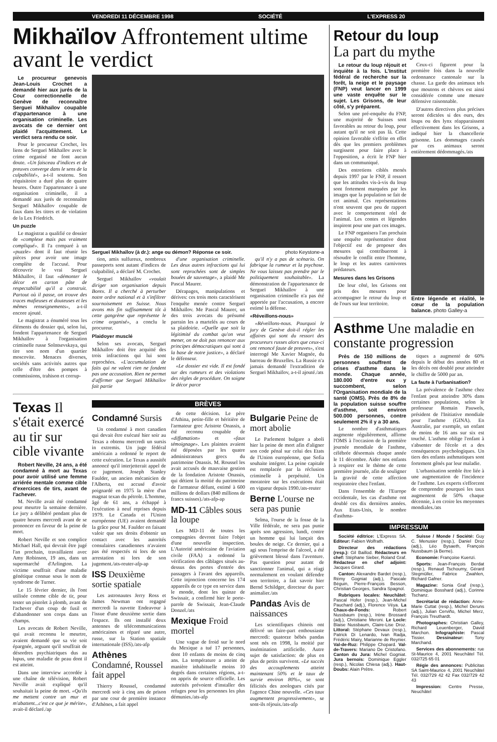VENDREDI 11 DÉCEMBRE 1998 SOCIÉTÉ L'EXPRESS 20
Mikhaïlov Affrontement ultime avant le verdict
Le procureur genevois Jean-Louis Crochet a demandé hier aux jurés de la Cour correctionnelle de Genève de reconnaître Sergueï Mikhaïlov coupable d'appartenance à une organisation criminelle. Les avocats de ce dernier ont plaidé l'acquittement. Le verdict sera rendu ce soir.
Pour le procureur Crochet, les liens de Sergueï Mikhaïlov avec le crime organisé ne font aucun doute. «Un faisceau d'indices et de preuves converge dans le sens de la culpabilité», a-t-il soutenu. Son réquisitoire a duré plus de quatre heures. Outre l'appartenance à une organisation criminelle, il a demandé aux jurés de reconnaître Sergueï Mikhaïlov coupable de faux dans les titres et de violation de la Lex Friedrich.
Un puzzle
Le magistrat a qualifié ce dossier de «complexe mais pas vraiment compliqué». Il l'a comparé à un «puzzle» dont il faut réunir les pièces pour avoir une image complète de l'accusé. Pour découvrir le vrai Sergueï Mikhaïlov, il faut «démonter le décor en carton pâte de respectabilité qu'il a construit. Partout où il passe, on trouve des traces mafieuses et douteuses et les mêmes renseignements», a-t-il encore ajouté.
Le magistrat a énuméré tous les éléments du dossier qui, selon lui, fondent l'appartenance de Sergueï Mikhaïlov à l'organisation criminelle russe Solntsevskaya, qui tire son nom d'un quartier moscovite. Menaces diverses, sociétés sans activités autres que celle d'être des pompes à commissions, trahison et corrup-
Sergueï Mikhaïlov (à dr.): ange ou démon? Réponse ce soir. photo Keystone-a
tion, amis sulfureux, nombreux passeports sont autant d'indices de culpabilité, a déclaré M. Crochet.
Sergueï Mikhaïlov «voulait diriger son organisation depuis Borex. Il a cherché à perturber notre ordre national et à s'infiltrer sournoisement en Suisse. Nous avons mis fin suffisamment tôt à cette gangrène que représente le crime organisé», a conclu le procureur.
Plaidoyer musclé
Selon ses avocats, Sergueï Mikhaïlov doit être acquitté des trois infractions qui lui sont reprochées. «L'accumulation de faits qui ne valent rien ne fondent pas une accusation. Rien ne permet d'affirmer que Sergueï Mikhaïlov fait partie
d'une organisation criminelle. Les deux autres infractions qui lui sont reprochées sont de simples bouées de sauvetage», a plaidé Me Pascal Maurer.
Dérapages, manipulations et dérives: ces trois mots caractérisent l'enquête menée contre Sergueï Mikhaïlov. Me Pascal Maurer, un des trois avocats du présumé parrain les a martelés au cours de sa plaidoirie. «Quelle que soit la légitimité du combat qu'on veut mener, on ne doit pas renoncer aux principes démocratiques qui sont à la base de notre justice», a déclaré le défenseur.
«Le dossier est vide. Il est fondé sur des rumeurs et des violations des règles de procédure. On soigne le décor parce
qu'il n'y a pas de scénario. On fabrique la rumeur et la psychose. Ne vous laissez pas prendre par le politiquement souhaitable». La démonstration de l'appartenance de Sergueï Mikhaïlov à une organisation criminelle n'a pas été apportée par l'accusation, a encore estimé la défense.
«Réveillons-nous»
«Réveillons-nous. Pourquoi le jury de Genève doit-il régler les affaires qui sont du ressort des procureurs russes alors que ceux-ci ont renoncé faute de preuves», s'est interrogé Me Xavier Magnée, du barreau de Bruxelles. La Russie n'a jamais demandé l'extradition de Sergueï Mikhaïlov, a-t-il ajouté./ats
Texas Il s'était exercé au tir sur cible vivante
Robert Neville, 24 ans, a été condamné à mort au Texas pour avoir utilisé une femme arriérée mentale comme cible d'exercices de tirs, avant de l'achever.
M. Neville avait été condamné pour meurtre la semaine dernière. Le jury a délibéré pendant plus de quatre heures mercredi avant de se prononcer en faveur de la peine de mort.
Robert Neville et son complice Michael Hall, qui devrait être jugé l'an prochain, travaillaient avec Amy Robinson, 19 ans, dans un supermarché d'Arlington. La victime souffrait d'une maladie génétique connue sous le nom de syndrome de Turner.
Le 15 février dernier, ils l'ont utilisée comme cible de tir, pour tester un pistolet à plomb, avant de l'achever d'un coup de fusil et d'abandonner son corps dans un champs.
Les avocats de Robert Neville, qui avait reconnu le meurtre, avaient demandé que sa vie soit épargnée, arguant qu'il souffrait de désordres psychiatriques dus au lupus, une maladie de peau dont il est atteint.
Dans une interview accordée à une chaîne de télévision, Robert Neville avait expliqué qu'il souhaitait la peine de mort. «Qu'ils me mettent contre un mur et m'abattent...c'est ce que je mérite», avait-il déclaré./ap
BRÈVES
Condamné Sursis
Un condamné à mort canadien qui devait être exécuté hier soir au Texas a obtenu mercredi un sursis in extremis. Un juge fédéral américain a ordonné le report de cette exécution. Le Texas a aussitôt annoncé qu'il interjetterait appel de ce jugement. Joseph Stanley Faulder, un ancien mécanicien de l'Alberta, est accusé d'avoir poignardé en 1975 la mère d'un magnat texan du pétrole. L'homme, âgé de 61 ans, a échappé à l'exécution à neuf reprises depuis 1979. Le Canada et l'Union européenne (UE) avaient demandé la grâce pour M. Faulder en faisant valoir que ses droits d'obtenir un contact avec les autorités consulaires canadiennes n'avaient pas été respectés ni lors de son arrestation ni lors de son jugement./ats-reuter-afp-ap
ISS Deuxième sortie spatiale
Les astronautes Jerry Ross et James Newman ont regagné mercredi la navette Endeavour à l'issue d'une deuxième sortie dans l'espace. Ils ont installé deux antennes de télécommunications américaines et réparé une autre, russe, sur la Station spatiale internationale (ISS)./ats-afp
Athènes Condamné, Roussel fait appel
Thierry Roussel, condamné mercredi soir à cinq ans de prison par une cour de première instance d'Athènes, a fait appel
de cette décision. Le père d'Athina, petite-fille et héritière de l'armateur grec Aristote Onassis, a été reconnu coupable de «diffamation» et «faux témoignage». Les plaintes avaient été déposées par les quatre administrateurs grecs du patrimoine Onassis. M. Roussel les avait accusés de mauvaise gestion de la fondation Aristote Onassis, qui détient la moitié du patrimoine de l'armateur défunt, estimé à 600 millions de dollars (840 millions de francs suisses)./ats-afp-ap
MD-11 Câbles sous la loupe
Les MD-11 de toutes les compagnies devront faire l'objet d'une nouvelle inspection. L'Autorité américaine de l'aviation civile (FAA) a ordonné la vérification des câblages situés au-dessus des portes d'entrée des passagers à l'avant des appareils. Cette injonction concerne les 174 appareils de ce type en service dans le monde, dont les quinze de Swissair, a confirmé hier le porte-parole de Swissair, Jean-Claude Donzel./ats
Mexique Froid mortel
Une vague de froid sur le nord du Mexique a tué 17 personnes, dont 10 enfants de moins de cinq ans. La température a atteint de manière inhabituelle moins 10 degrés dans certaines régions, a-t-on appris de source officielle. Les autorités prévoient d'installer des refuges pour les personnes les plus démunies./ats-afp
Bulgarie Peine de mort abolie
Le Parlement bulgare a aboli hier la peine de mort afin d'aligner son code pénal sur celui des Etats de l'Union européenne, que Sofia souhaite intégrer. La peine capitale est remplacée par la réclusion criminelle à perpétuité. Un moratoire sur les exécutions était en vigueur depuis 1990./ats-reuter
Berne L'ourse ne sera pas punie
Selma, l'ourse de la fosse de la Ville fédérale, ne sera pas punie après son agression, lundi, contre un homme qui lui lançait des boules de neige. Ce dernier, qui a agi sous l'emprise de l'alcool, a été grièvement blessé dans l'aventure. Pas question pour autant de sanctionner l'animal, qui a réagi normalement en voulant défendre son territoire, a fait savoir hier Bernd Schildger, directeur du parc animalier./ats
Pandas Avis de naissances
Les scientifiques chinois ont délivré un faire-part enthousiaste mercredi: quatorze bébés pandas sont nés en 1998, la moitié par insémination artificielle. Autre sujet de satisfaction: de plus en plus de petits survivent. «Le succès des accouplements atteint maintenant 50% et le taux de survie environ 80%», se sont félicités des zoologues cités par l'agence Chine nouvelle. «Ces taux augmentent progressivement», se sont-ils réjouis./ats-afp
Retour du loup
La part du mythe
Le retour du loup réjouit et inquiète à la fois. L'Institut fédéral de recherche sur la forêt, la neige et le paysage (FNP) veut lancer en 1999 une vaste enquête sur le sujet. Les Grisons, de leur côté, s'y préparent.
Selon une pré-enquête du FNP, une majorité de Suisses sont favorables au retour du loup, pour autant qu'il ne soit pas là. Cette opinion favorable s'effrite en effet dès que les premiers problèmes surgissent pour faire place à l'opposition, a écrit le FNP hier dans un communiqué.
Des entretiens ciblés menés depuis 1997 par le FNP, il ressort que les attitudes vis-à-vis du loup sont fortement marquées par les images que la population se fait de cet animal. Ces représentations n'ont souvent que peu de rapport avec le comportement réel de l'animal. Les contes et légendes inspirent pour une part ces images.
Le FNP organisera l'an prochain une enquête représentative dont l'objectif est de proposer des mesures qui contribueront à résoudre le conflit entre l'homme, le loup et les autres carnivores prédateurs.
Mesures dans les Grisons
De leur côté, les Grisons ont pris des mesures pour accompagner le retour du loup et de l'ours sur leur territoire.
Ceux-ci figurent pour la première fois dans la nouvelle ordonnance cantonale sur la chasse. La garde des animaux tels que moutons et chèvres est ainsi considérée comme une mesure défensive raisonnable.
D'autres directives plus précises seront édictées si des ours, des loups ou des lynx réapparaissent effectivement dans les Grisons, a indiqué hier la chancellerie grisonne. Les dommages causés par ces animaux seront entièrement dédommagés./ats
Entre légende et réalité, le cœur de la population balance. photo Galley-a
Asthme Une maladie en constante progression
Près de 150 millions de personnes souffrent de crises d'asthme dans le monde. Chaque année, 180.000 d'entre eux y succombent, selon l'Organisation mondiale de la santé (OMS). Près de 8% de la population suisse souffre d'asthme, soit environ 500.000 personnes, contre seulement 2% il y a 30 ans.
Le nombre d'asthmatiques augmente régulièrement, affirme l'OMS à l'occasion de la première journée mondiale de l'asthme, célébrée désormais chaque année le 11 décembre. Aider nos enfants à respirer est le thème de cette première journée, afin de souligner la gravité de cette affection respiratoire chez l'enfant.
Dans l'ensemble de l'Europe occidentale, les cas d'asthme ont doublé ces dix dernières années. Aux Etats-Unis, le nombre d'asthma-
tiques a augmenté de 60% depuis le début des années 80 et les décès ont doublé pour atteindre le chiffre de 5000 par an.
La faute à l'urbanisation?
La prévalence de l'asthme chez l'enfant peut atteindre 30% dans certaines populations, selon le professeur Romain Pauwels, président de l'Initiative mondiale pour l'asthme (GINA). En Australie, par exemple, un enfant de moins de 16 ans sur six est touché. L'asthme oblige l'enfant à s'absenter de l'école et a des conséquences psychologiques. Un tiers des enfants asthmatiques sont fortement gênés par leur maladie.
L'urbanisation semble être liée à une augmentation de l'incidence de l'asthme. Les experts s'efforcent de comprendre pourquoi les taux augmentent de 50% chaque décennie, à en croire les moyennes mondiales./ats
IMPRESSUM
Société éditrice: L'Express SA. Editeur: Fabien Wolfrath.
Directeur des rédactions (resp.): Gil Baillod. Rédacteurs en chef: Stéphane Sieber, Roland Graf. Rédacteur en chef adjoint: Jacques Girard.
Canton: Alexandre Bardet (resp.), Rémy Gogniat (adj.), Pascale Béguin, Pierre-François Besson, Christian Georges, Sandra Spagnol.
Rubriques locales: Neuchâtel: Pascal Hofer (resp.), Jean-Michel Pauchard (adj.), Florence Véya. La Chaux-de-Fonds: Robert Nussbaum (resp.), Irène Brossard (adj.), Christiane Meroni. Le Locle: Blaise Nussbaum, Claire-Lise Droz. Littoral: Stéphane Devaux (resp.), Patrick Di Lenardo, Ivan Radja, Frédéric Mairy, Marianne de Reynier. Val-de-Ruz: Philippe Chopard. Val-de-Travers: Mariano De Cristofano. Canton du Jura: Michel Gogniat. Jura bernois: Dominique Eggler (resp.), Nicolas Chiesa (adj.). Haut-Doubs: Alain Prêtre.
Suisse / Monde / Société: Guy C. Menusier (resp.), Daniel Droz (adj.), Léo Bysaeth, François Nussbaum (à Berne).
Economie: Françoise Kuenzi.
Sports: Jean-François Berdat (resp.), Renaud Tschoumy, Gérard Stegmüller, Fabrice Zwahlen, Richard Gafner.
Magazine: Sonia Graf (resp.), Dominique Bosshard (adj.), Corinne Tschanz.
Secrétariat de rédaction: Anne-Marie Cuttat (resp.), Michel Deruns (adj.), Julian Cerviño, Michel Merz, François Treuthardt.
Photographes: Christian Galley, Richard Leuenberger, David Marchon. Infographiste: Pascal Tissier. Dessinateur: Tony Marchand.
Services des abonnements: rue St-Maurice 4, 2001 Neuchâtel Tél. 032/725 65 01
Régie des annonces: Publicitas SA Saint-Maurice 4, 2001 Neuchâtel Tél. 032/729 42 42 Fax 032/729 42 43
Impression: Centre Presse, Neuchâtel